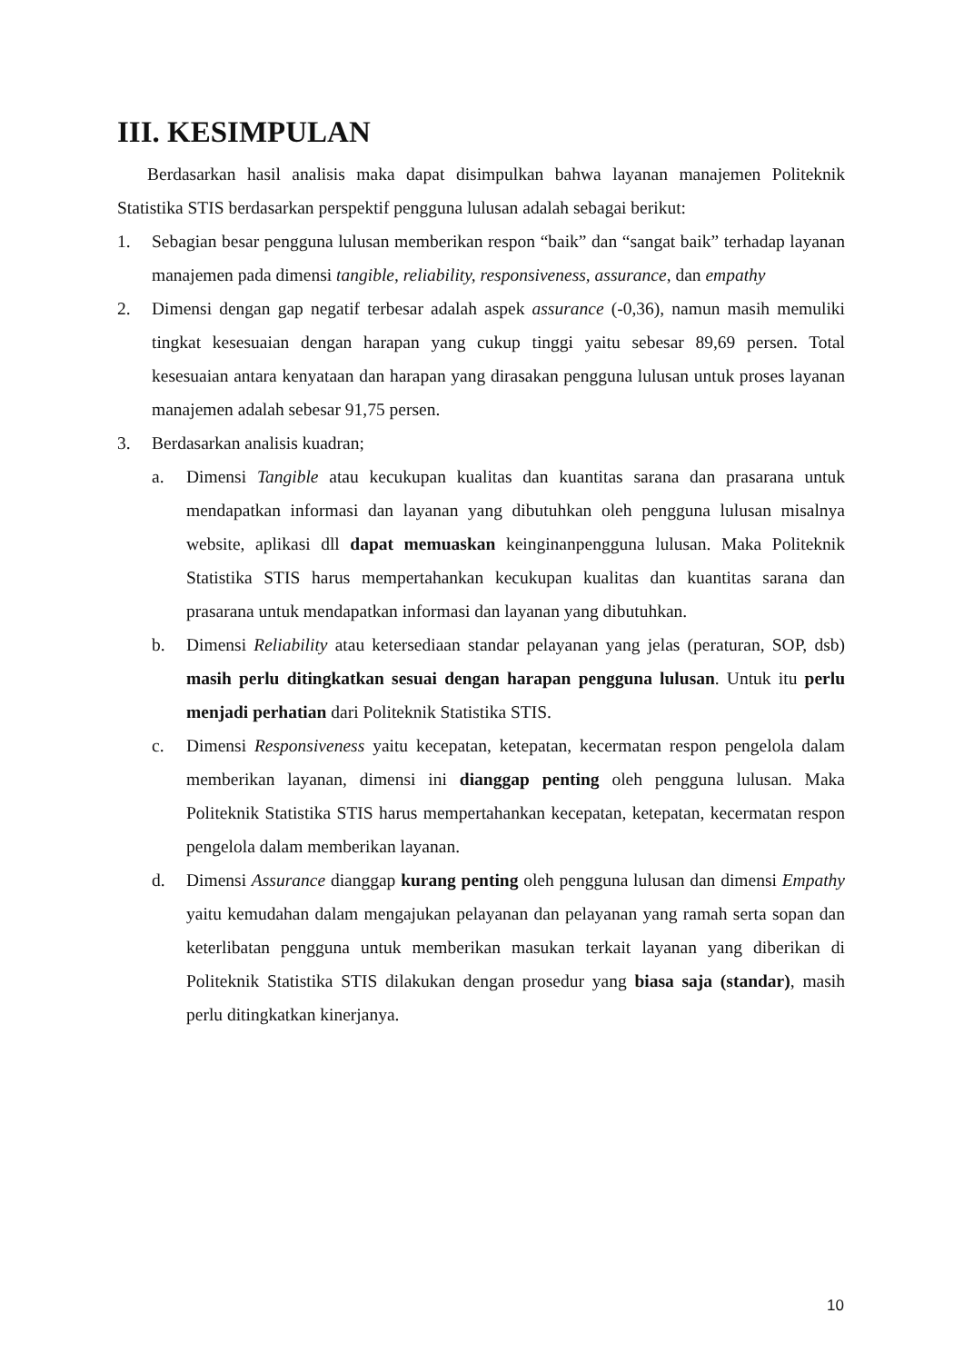III. KESIMPULAN
Berdasarkan hasil analisis maka dapat disimpulkan bahwa layanan manajemen Politeknik Statistika STIS berdasarkan perspektif pengguna lulusan adalah sebagai berikut:
1. Sebagian besar pengguna lulusan memberikan respon “baik” dan “sangat baik” terhadap layanan manajemen pada dimensi tangible, reliability, responsiveness, assurance, dan empathy
2. Dimensi dengan gap negatif terbesar adalah aspek assurance (-0,36), namun masih memuliki tingkat kesesuaian dengan harapan yang cukup tinggi yaitu sebesar 89,69 persen. Total kesesuaian antara kenyataan dan harapan yang dirasakan pengguna lulusan untuk proses layanan manajemen adalah sebesar 91,75 persen.
3. Berdasarkan analisis kuadran;
a. Dimensi Tangible atau kecukupan kualitas dan kuantitas sarana dan prasarana untuk mendapatkan informasi dan layanan yang dibutuhkan oleh pengguna lulusan misalnya website, aplikasi dll dapat memuaskan keinginanpengguna lulusan. Maka Politeknik Statistika STIS harus mempertahankan kecukupan kualitas dan kuantitas sarana dan prasarana untuk mendapatkan informasi dan layanan yang dibutuhkan.
b. Dimensi Reliability atau ketersediaan standar pelayanan yang jelas (peraturan, SOP, dsb) masih perlu ditingkatkan sesuai dengan harapan pengguna lulusan. Untuk itu perlu menjadi perhatian dari Politeknik Statistika STIS.
c. Dimensi Responsiveness yaitu kecepatan, ketepatan, kecermatan respon pengelola dalam memberikan layanan, dimensi ini dianggap penting oleh pengguna lulusan. Maka Politeknik Statistika STIS harus mempertahankan kecepatan, ketepatan, kecermatan respon pengelola dalam memberikan layanan.
d. Dimensi Assurance dianggap kurang penting oleh pengguna lulusan dan dimensi Empathy yaitu kemudahan dalam mengajukan pelayanan dan pelayanan yang ramah serta sopan dan keterlibatan pengguna untuk memberikan masukan terkait layanan yang diberikan di Politeknik Statistika STIS dilakukan dengan prosedur yang biasa saja (standar), masih perlu ditingkatkan kinerjanya.
10